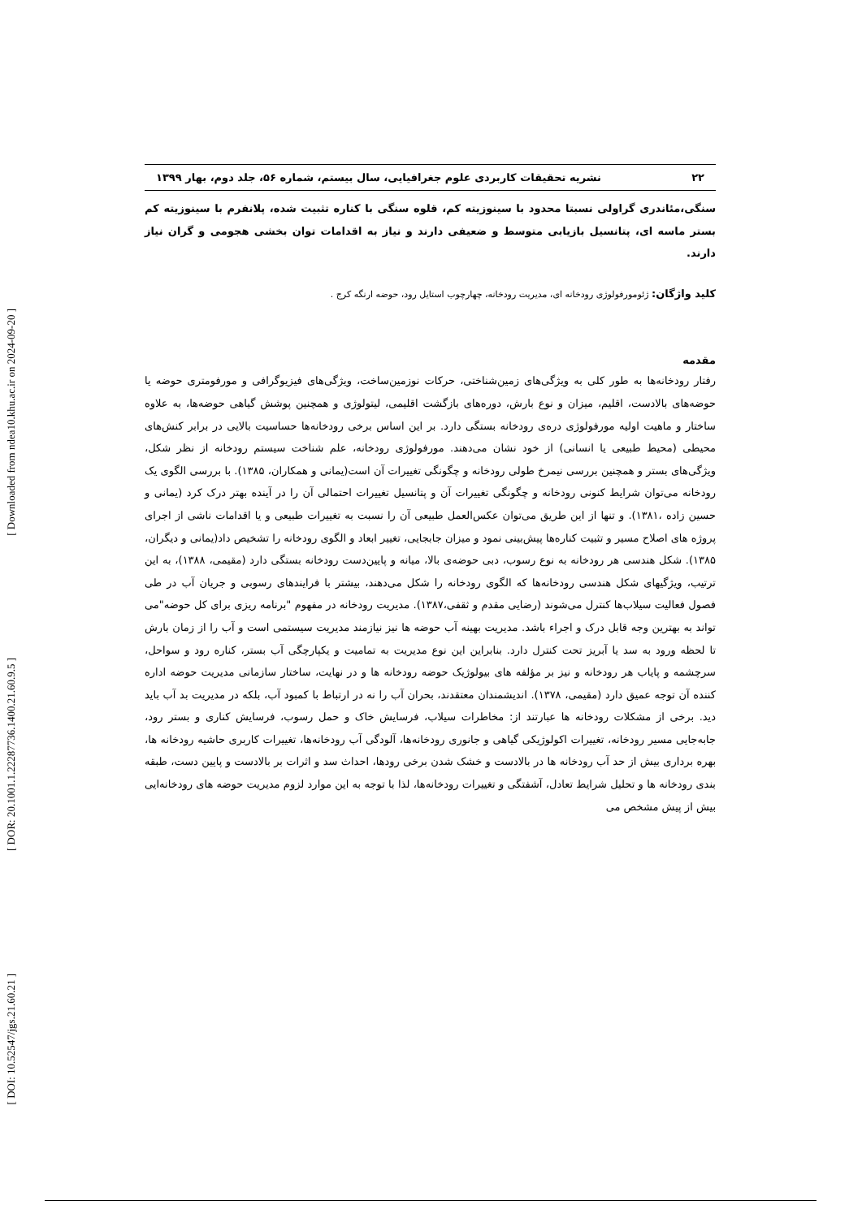[ Downloaded from ndea10.khu.ac.ir on 2024-09-20 ]
[ DOR: 20.1001.1.22287736.1400.21.60.9.5 ]
[ DOI: 10.52547/jgs.21.60.21 ]
۲۲ نشریه تحقیقات کاربردی علوم جغرافیایی، سال بیستم، شماره ۵۶، جلد دوم، بهار ۱۳۹۹
سنگی،مئاندری گراولی نسبتا محدود با سینوزیته کم، قلوه سنگی با کناره تثبیت شده، پلانفرم با سینوزیته کم بستر ماسه ای، پتانسیل بازیابی متوسط و ضعیفی دارند و نیاز به اقدامات توان بخشی هجومی و گران نیاز دارند.
کلید واژگان: ژئومورفولوژی رودخانه ای، مدیریت رودخانه، چهارچوب استایل رود، حوضه ارنگه کرج .
مقدمه
رفتار رودخانه‌ها به طور کلی به ویژگی‌های زمین‌شناختی، حرکات نوزمین‌ساخت، ویژگی‌های فیزیوگرافی و مورفومتری حوضه یا حوضه‌های بالادست، اقلیم، میزان و نوع بارش، دوره‌های بازگشت اقلیمی، لیتولوژی و همچنین پوشش گیاهی حوضه‌ها، به علاوه ساختار و ماهیت اولیه مورفولوژی دره‌ی رودخانه بستگی دارد. بر این اساس برخی رودخانه‌ها حساسیت بالایی در برابر کنش‌های محیطی (محیط طبیعی یا انسانی) از خود نشان می‌دهند. مورفولوژی رودخانه، علم شناخت سیستم رودخانه از نظر شکل، ویژگی‌های بستر و همچنین بررسی نیمرخ طولی رودخانه و چگونگی تغییرات آن است(یمانی و همکاران، ۱۳۸۵). با بررسی الگوی یک رودخانه می‌توان شرایط کنونی رودخانه و چگونگی تغییرات آن و پتانسیل تغییرات احتمالی آن را در آینده بهتر درک کرد (یمانی و حسین زاده ،۱۳۸۱). و تنها از این طریق می‌توان عکس‌العمل طبیعی آن را نسبت به تغییرات طبیعی و یا اقدامات ناشی از اجرای پروژه های اصلاح مسیر و تثبیت کناره‌ها پیش‌بینی نمود و میزان جابجایی، تغییر ابعاد و الگوی رودخانه را تشخیص داد(یمانی و دیگران، ۱۳۸۵). شکل هندسی هر رودخانه به نوع رسوب، دبی حوضه‌ی بالا، میانه و پایین‌دست رودخانه بستگی دارد (مقیمی، ۱۳۸۸)، به این ترتیب، ویژگیهای شکل هندسی رودخانه‌ها که الگوی رودخانه را شکل می‌دهند، بیشتر با فرایندهای رسوبی و جریان آب در طی فصول فعالیت سیلاب‌ها کنترل می‌شوند (رضایی مقدم و ثقفی،۱۳۸۷). مدیریت رودخانه در مفهوم "برنامه ریزی برای کل حوضه"می تواند به بهترین وجه قابل درک و اجراء باشد. مدیریت بهینه آب حوضه ها نیز نیازمند مدیریت سیستمی است و آب را از زمان بارش تا لحظه ورود به سد یا آبریز تحت کنترل دارد. بنابراین این نوع مدیریت به تمامیت و یکپارچگی آب بستر، کناره رود و سواحل، سرچشمه و پایاب هر رودخانه و نیز بر مؤلفه های بیولوژیک حوضه رودخانه ها و در نهایت، ساختار سازمانی مدیریت حوضه اداره کننده آن توجه عمیق دارد (مقیمی، ۱۳۷۸). اندیشمندان معتقدند، بحران آب را نه در ارتباط با کمبود آب، بلکه در مدیریت بد آب باید دید. برخی از مشکلات رودخانه ها عبارتند از: مخاطرات سیلاب، فرسایش خاک و حمل رسوب، فرسایش کناری و بستر رود، جابه‌جایی مسیر رودخانه، تغییرات اکولوژیکی گیاهی و جانوری رودخانه‌ها، آلودگی آب رودخانه‌ها، تغییرات کاربری حاشیه رودخانه ها، بهره برداری بیش از حد آب رودخانه ها در بالادست و خشک شدن برخی رودها، احداث سد و اثرات بر بالادست و پایین دست، طبقه بندی رودخانه ها و تحلیل شرایط تعادل، آشفتگی و تغییرات رودخانه‌ها، لذا با توجه به این موارد لزوم مدیریت حوضه های رودخانه‌ایی بیش از پیش مشخص می